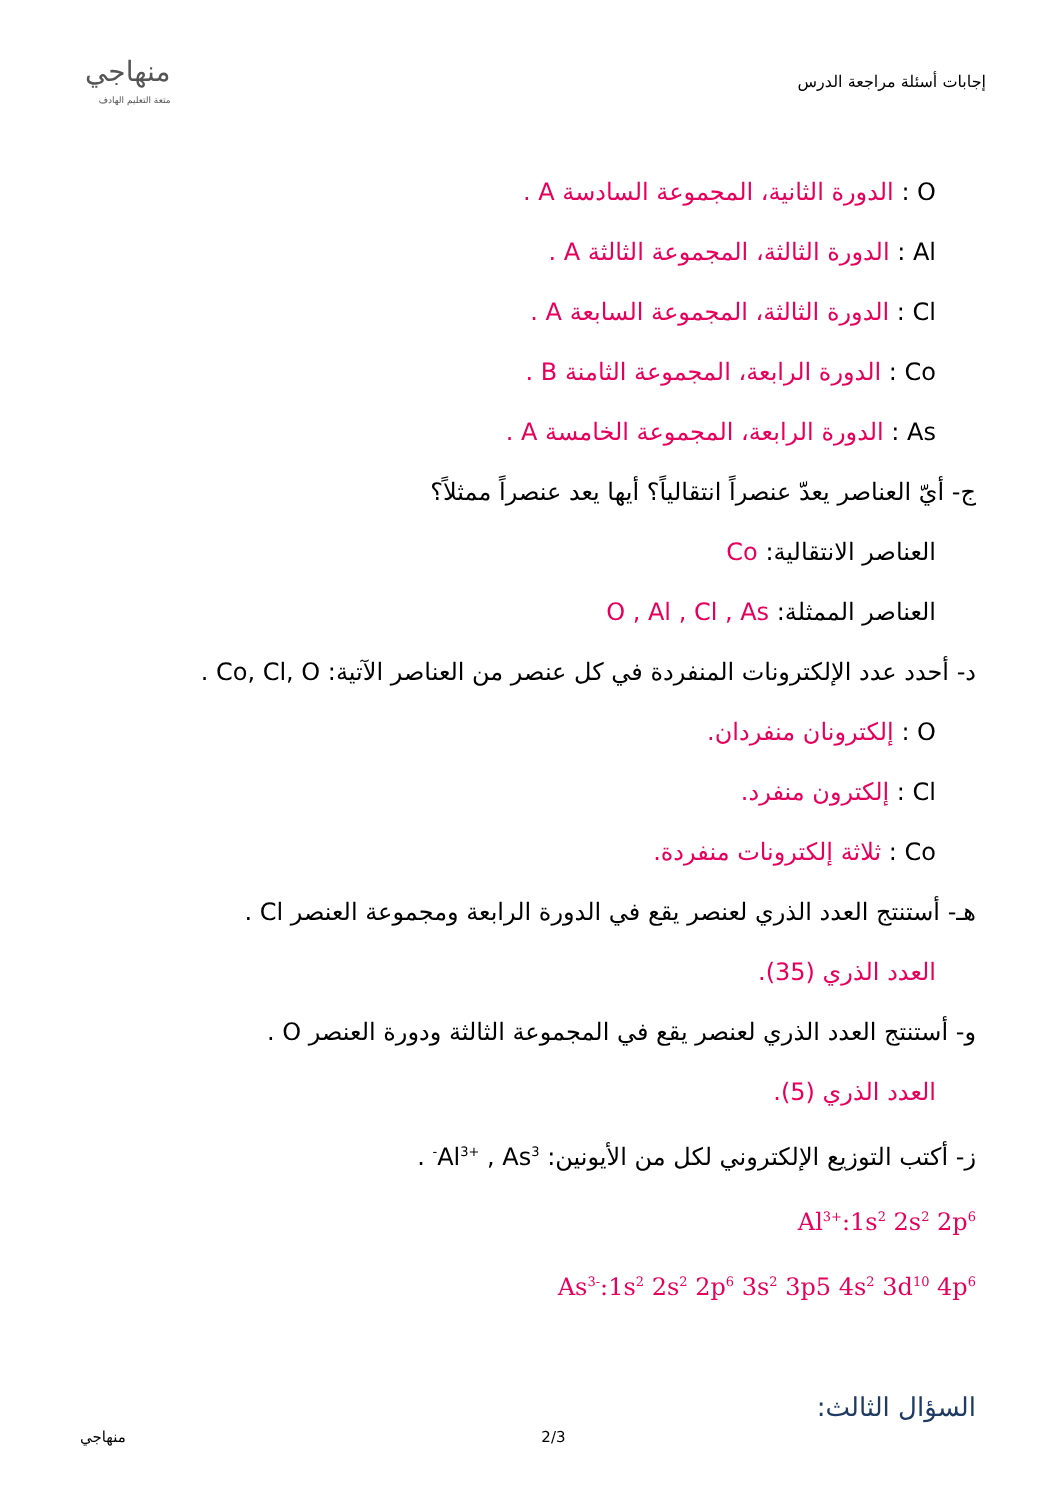إجابات أسئلة مراجعة الدرس
منهاجي
متعة التعليم الهادف
O : الدورة الثانية، المجموعة السادسة A .
Al : الدورة الثالثة، المجموعة الثالثة A .
Cl : الدورة الثالثة، المجموعة السابعة A .
Co : الدورة الرابعة، المجموعة الثامنة B .
As : الدورة الرابعة، المجموعة الخامسة A .
ج- أيّ العناصر يعدّ عنصراً انتقالياً؟ أيها يعد عنصراً ممثلاً؟
العناصر الانتقالية: Co
العناصر الممثلة: O , Al , Cl , As
د- أحدد عدد الإلكترونات المنفردة في كل عنصر من العناصر الآتية: Co, Cl, O .
O : إلكترونان منفردان.
Cl : إلكترون منفرد.
Co : ثلاثة إلكترونات منفردة.
هـ- أستنتج العدد الذري لعنصر يقع في الدورة الرابعة ومجموعة العنصر Cl .
العدد الذري (35).
و- أستنتج العدد الذري لعنصر يقع في المجموعة الثالثة ودورة العنصر O .
العدد الذري (5).
ز- أكتب التوزيع الإلكتروني لكل من الأيونين: Al<sup>3+</sup> , As<sup>3-</sup> .
Al<sup>3+</sup>:1s<sup>2</sup> 2s<sup>2</sup> 2p<sup>6</sup>
As<sup>3-</sup>:1s<sup>2</sup> 2s<sup>2</sup> 2p<sup>6</sup> 3s<sup>2</sup> 3p5 4s<sup>2</sup> 3d<sup>10</sup> 4p<sup>6</sup>
السؤال الثالث:
منهاجي 2/3